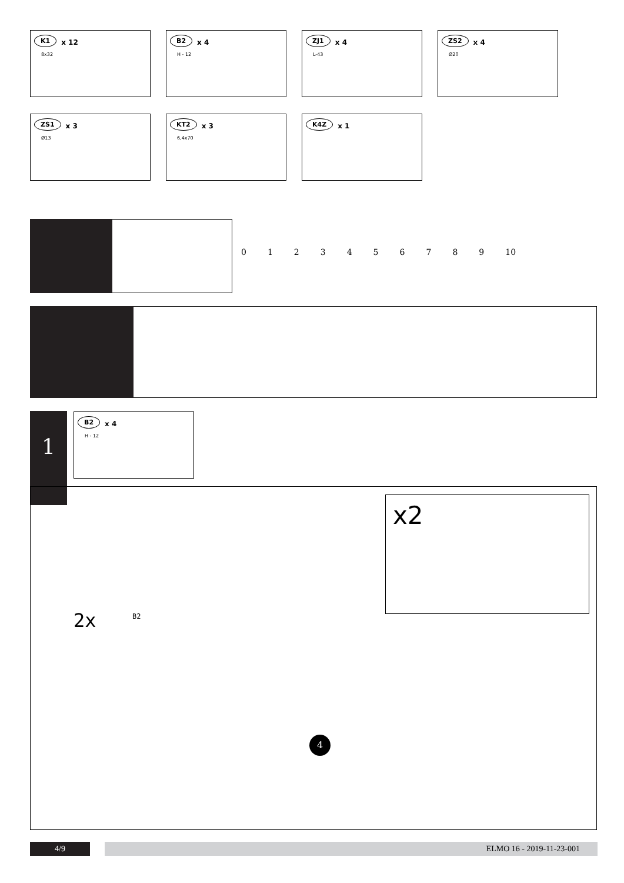K1 x 12
8x32
B2 x 4
H - 12
ZJ1 x 4
L-43
ZS2 x 4
Ø20
ZS1 x 3
Ø13
KT2 x 3
6,4x70
K4Z x 1
0123456789 10
1
B2 x 4
H - 12
x2
2x B2
4
4/9 ELMO 16 - 2019-11-23-001